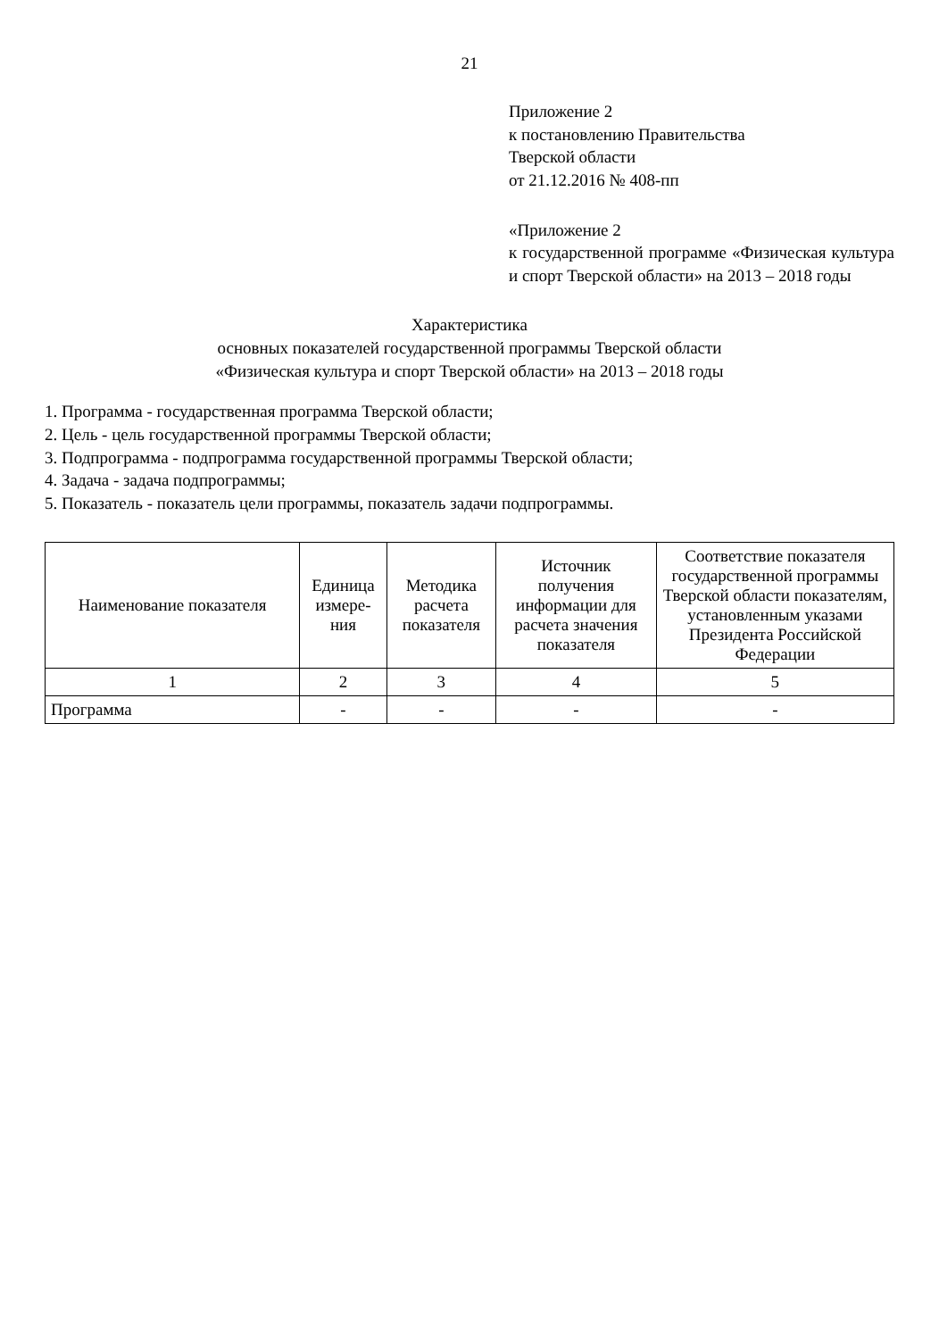21
Приложение 2
к постановлению Правительства
Тверской области
от 21.12.2016 № 408-пп
«Приложение 2
к государственной программе «Физическая культура и спорт Тверской области» на 2013 – 2018 годы
Характеристика
основных показателей государственной программы Тверской области
«Физическая культура и спорт Тверской области» на 2013 – 2018 годы
1. Программа - государственная программа Тверской области;
2. Цель - цель государственной программы Тверской области;
3. Подпрограмма - подпрограмма государственной программы Тверской области;
4. Задача - задача подпрограммы;
5. Показатель - показатель цели программы, показатель задачи подпрограммы.
| Наименование показателя | Единица измере-ния | Методика расчета показателя | Источник получения информации для расчета значения показателя | Соответствие показателя государственной программы Тверской области показателям, установленным указами Президента Российской Федерации |
| --- | --- | --- | --- | --- |
| 1 | 2 | 3 | 4 | 5 |
| Программа | - | - | - | - |